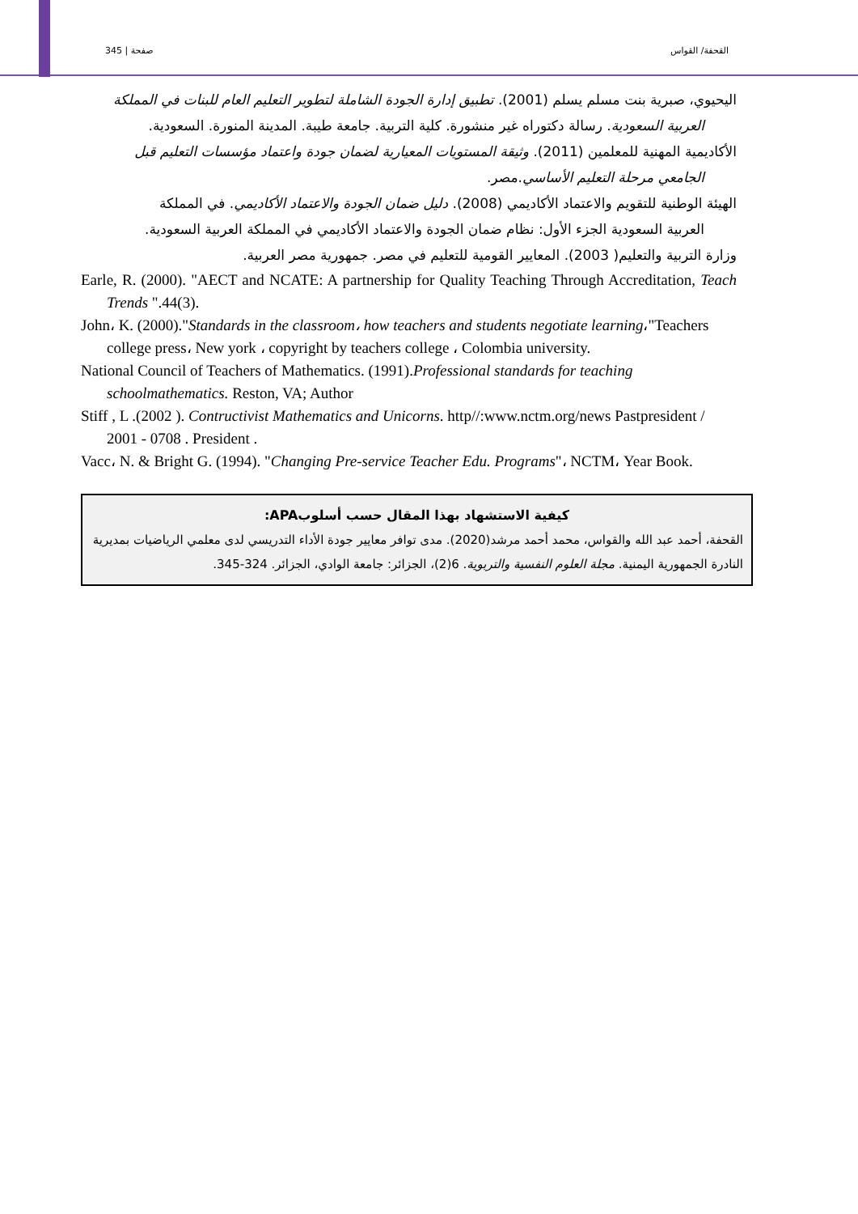صفحة | 345 القحفة/ القواس
اليحيوي، صبرية بنت مسلم يسلم (2001). تطبيق إدارة الجودة الشاملة لتطوير التعليم العام للبنات في المملكة
العربية السعودية. رسالة دكتوراه غير منشورة. كلية التربية. جامعة طيبة. المدينة المنورة. السعودية.
الأكاديمية المهنية للمعلمين (2011). وثيقة المستويات المعيارية لضمان جودة واعتماد مؤسسات التعليم قبل
الجامعي مرحلة التعليم الأساسي.مصر.
الهيئة الوطنية للتقويم والاعتماد الأكاديمي (2008). دليل ضمان الجودة والاعتماد الأكاديمي. في المملكة
العربية السعودية الجزء الأول: نظام ضمان الجودة والاعتماد الأكاديمي في المملكة العربية السعودية.
وزارة التربية والتعليم( 2003). المعايير القومية للتعليم في مصر. جمهورية مصر العربية.
Earle, R. (2000). "AECT and NCATE: A partnership for Quality Teaching Through Accreditation, Teach Trends ".44(3).
John، K. (2000)."Standards in the classroom، how teachers and students negotiate learning،"Teachers college press، New york ، copyright by teachers college ، Colombia university.
National Council of Teachers of Mathematics. (1991).Professional standards for teaching schoolmathematics. Reston, VA; Author
Stiff , L .(2002 ). Contructivist Mathematics and Unicorns. http//:www.nctm.org/news Pastpresident / 2001 - 0708 . President .
Vacc، N. & Bright G. (1994). "Changing Pre-service Teacher Edu. Programs"، NCTM، Year Book.
كيفية الاستشهاد بهذا المقال حسب أسلوبAPA:
القحفة، أحمد عبد الله والقواس، محمد أحمد مرشد(2020). مدى توافر معايير جودة الأداء التدريسي لدى معلمي الرياضيات بمديرية النادرة الجمهورية اليمنية. مجلة العلوم النفسية والتربوية. 6(2)، الجزائر: جامعة الوادي، الجزائر. 324-345.